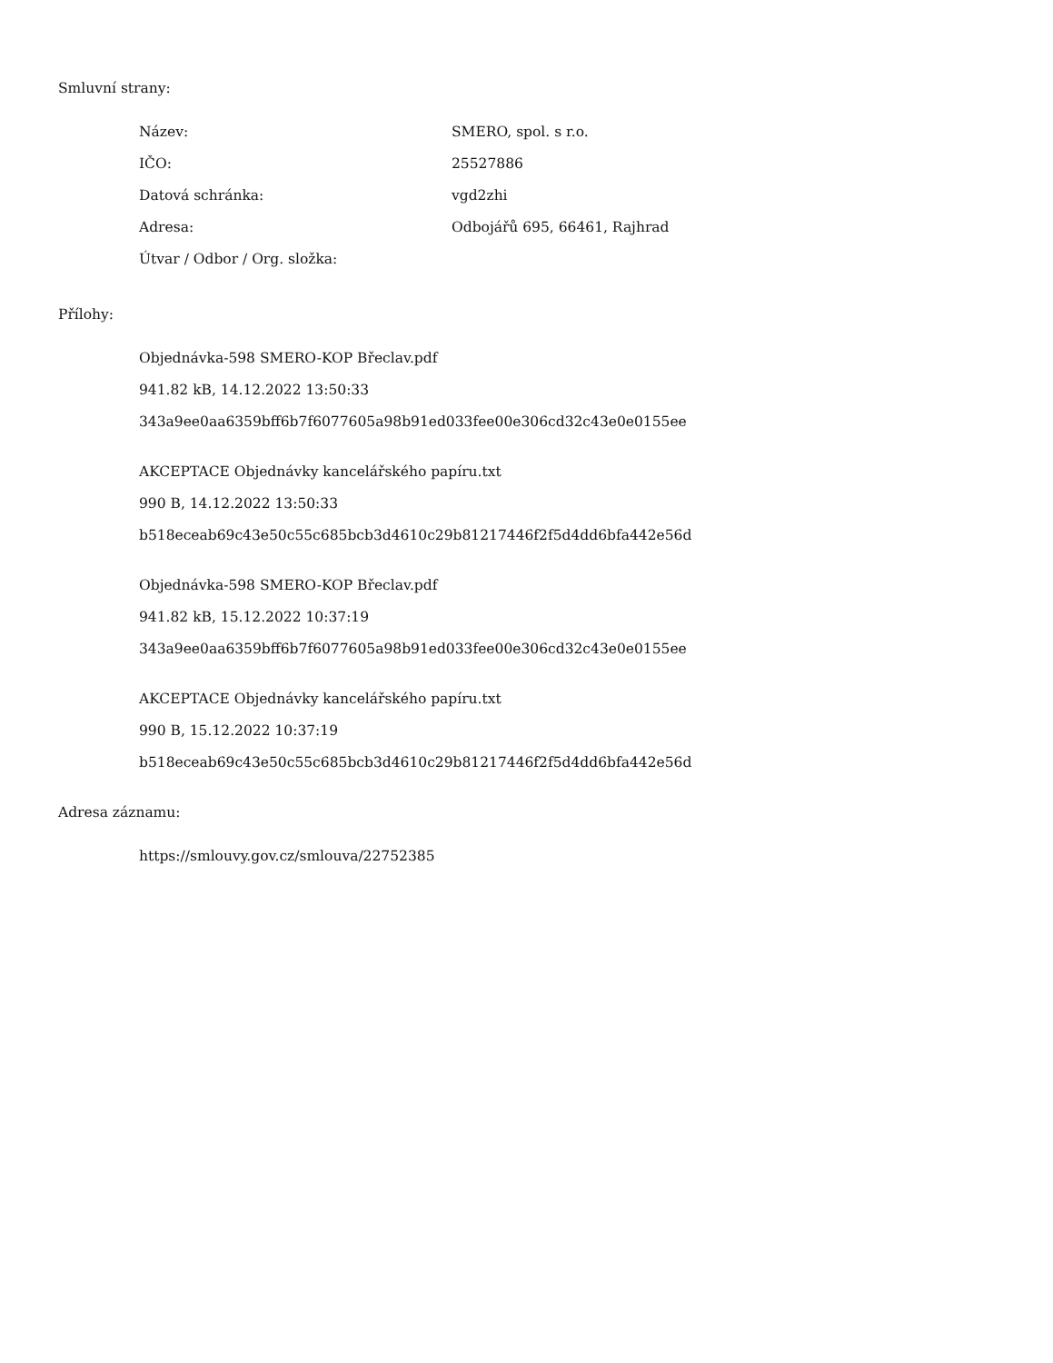Smluvní strany:
| Název: | SMERO, spol. s r.o. |
| IČO: | 25527886 |
| Datová schránka: | vgd2zhi |
| Adresa: | Odbojářů 695, 66461, Rajhrad |
| Útvar / Odbor / Org. složka: | |
Přílohy:
Objednávka-598 SMERO-KOP Břeclav.pdf
941.82 kB, 14.12.2022 13:50:33
343a9ee0aa6359bff6b7f6077605a98b91ed033fee00e306cd32c43e0e0155ee
AKCEPTACE Objednávky kancelářského papíru.txt
990 B, 14.12.2022 13:50:33
b518eceab69c43e50c55c685bcb3d4610c29b81217446f2f5d4dd6bfa442e56d
Objednávka-598 SMERO-KOP Břeclav.pdf
941.82 kB, 15.12.2022 10:37:19
343a9ee0aa6359bff6b7f6077605a98b91ed033fee00e306cd32c43e0e0155ee
AKCEPTACE Objednávky kancelářského papíru.txt
990 B, 15.12.2022 10:37:19
b518eceab69c43e50c55c685bcb3d4610c29b81217446f2f5d4dd6bfa442e56d
Adresa záznamu:
https://smlouvy.gov.cz/smlouva/22752385